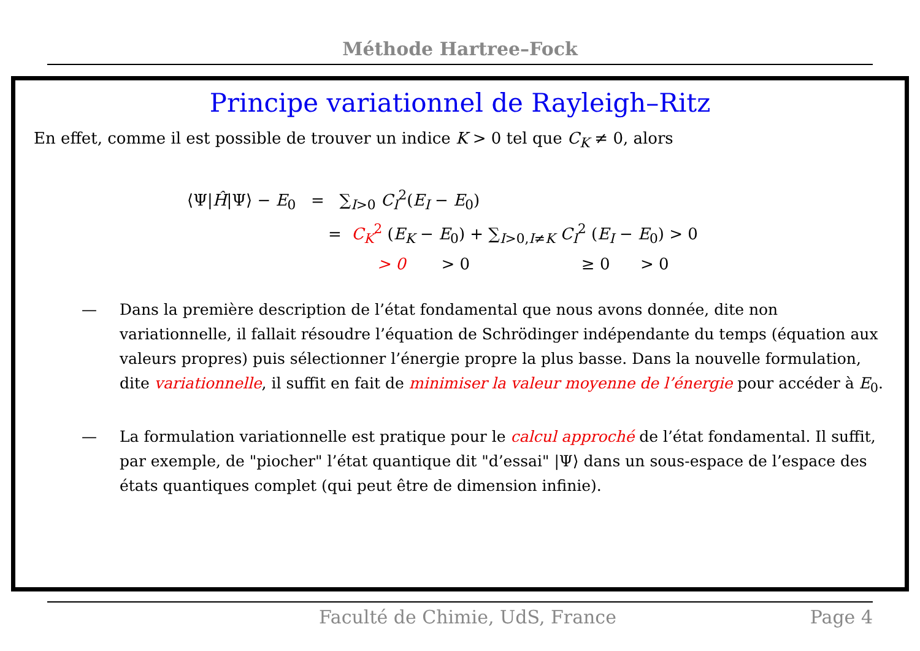Méthode Hartree–Fock
Principe variationnel de Rayleigh–Ritz
En effet, comme il est possible de trouver un indice K > 0 tel que C<sub>K</sub> ≠ 0, alors
⟨Ψ|Ĥ|Ψ⟩ − E<sub>0</sub> = ∑<sub>I>0</sub> C<sub>I</sub><sup>2</sup>(E<sub>I</sub> − E<sub>0</sub>)
= C<sub>K</sub><sup>2</sup> (E<sub>K</sub> − E<sub>0</sub>) + ∑<sub>I>0,I≠K</sub> C<sub>I</sub><sup>2</sup> (E<sub>I</sub> − E<sub>0</sub>) > 0
> 0 > 0 ≥ 0 > 0
— Dans la première description de l’état fondamental que nous avons donnée, dite non variationnelle, il fallait résoudre l’équation de Schrödinger indépendante du temps (équation aux valeurs propres) puis sélectionner l’énergie propre la plus basse. Dans la nouvelle formulation, dite variationnelle, il suffit en fait de minimiser la valeur moyenne de l’énergie pour accéder à E<sub>0</sub>.
— La formulation variationnelle est pratique pour le calcul approché de l’état fondamental. Il suffit, par exemple, de "piocher" l’état quantique dit "d’essai" |Ψ⟩ dans un sous-espace de l’espace des états quantiques complet (qui peut être de dimension infinie).
Faculté de Chimie, UdS, France Page 4